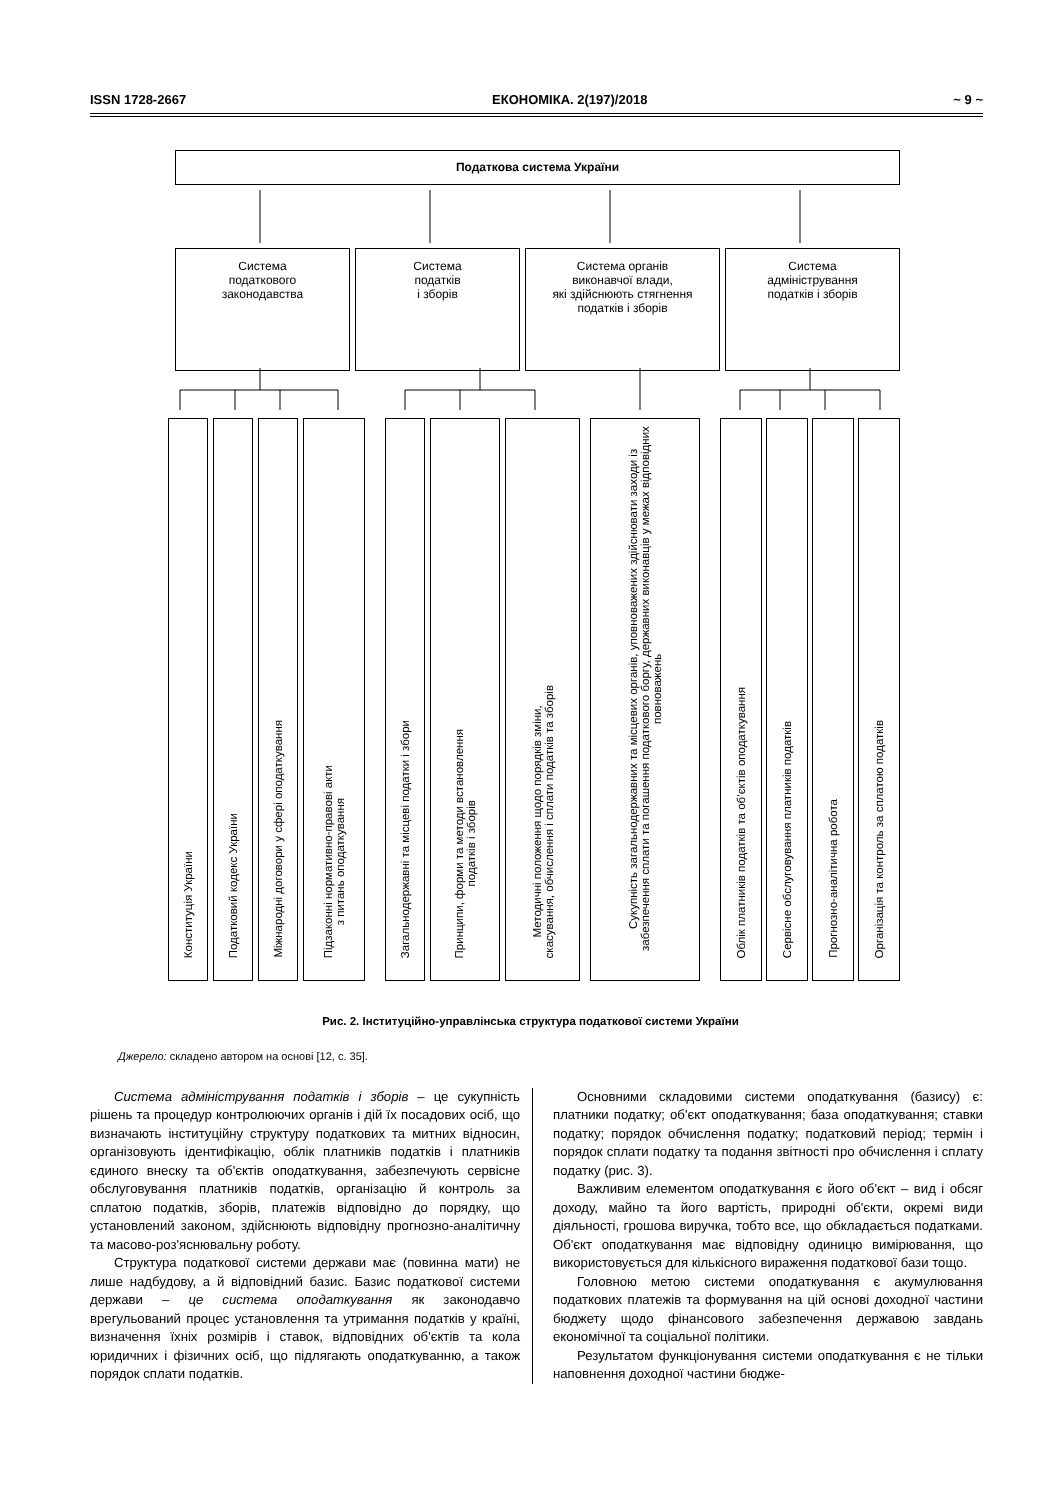ISSN 1728-2667 ЕКОНОМІКА. 2(197)/2018 ~ 9 ~
Податкова система України
Система
податкового
законодавства
Система
податків
і зборів
Система органів
виконавчої влади,
які здійснюють стягнення
податків і зборів
Система
адміністрування
податків і зборів
Конституція України
Податковий кодекс України
Міжнародні договори у сфері оподаткування
Підзаконні нормативно-правові акти
з питань оподаткування
Загальнодержавні та місцеві податки і збори
Принципи, форми та методи встановлення
податків і зборів
Методичні положення щодо порядків зміни,
скасування, обчислення і сплати податків та зборів
Сукупність загальнодержавних та місцевих органів, уповноважених здійснювати заходи із забезпечення сплати та погашення податкового боргу, державних виконавців у межах відповідних повноважень
Облік платників податків та об’єктів оподаткування
Сервісне обслуговування платників податків
Прогнозно-аналітична робота
Організація та контроль за сплатою податків
Рис. 2. Інституційно-управлінська структура податкової системи України
Джерело: складено автором на основі [12, с. 35].
Система адміністрування податків і зборів – це сукупність рішень та процедур контролюючих органів і дій їх посадових осіб, що визначають інституційну структуру податкових та митних відносин, організовують ідентифікацію, облік платників податків і платників єдиного внеску та об'єктів оподаткування, забезпечують сервісне обслуговування платників податків, організацію й контроль за сплатою податків, зборів, платежів відповідно до порядку, що установлений законом, здійснюють відповідну прогнозно-аналітичну та масово-роз'яснювальну роботу.
Структура податкової системи держави має (повинна мати) не лише надбудову, а й відповідний базис. Базис податкової системи держави – це система оподаткування як законодавчо врегульований процес установлення та утримання податків у країні, визначення їхніх розмірів і ставок, відповідних об'єктів та кола юридичних і фізичних осіб, що підлягають оподаткуванню, а також порядок сплати податків.
Основними складовими системи оподаткування (базису) є: платники податку; об'єкт оподаткування; база оподаткування; ставки податку; порядок обчислення податку; податковий період; термін і порядок сплати податку та подання звітності про обчислення і сплату податку (рис. 3).
Важливим елементом оподаткування є його об'єкт – вид і обсяг доходу, майно та його вартість, природні об'єкти, окремі види діяльності, грошова виручка, тобто все, що обкладається податками. Об'єкт оподаткування має відповідну одиницю вимірювання, що використовується для кількісного вираження податкової бази тощо.
Головною метою системи оподаткування є акумулювання податкових платежів та формування на цій основі доходної частини бюджету щодо фінансового забезпечення державою завдань економічної та соціальної політики.
Результатом функціонування системи оподаткування є не тільки наповнення доходної частини бюдже-